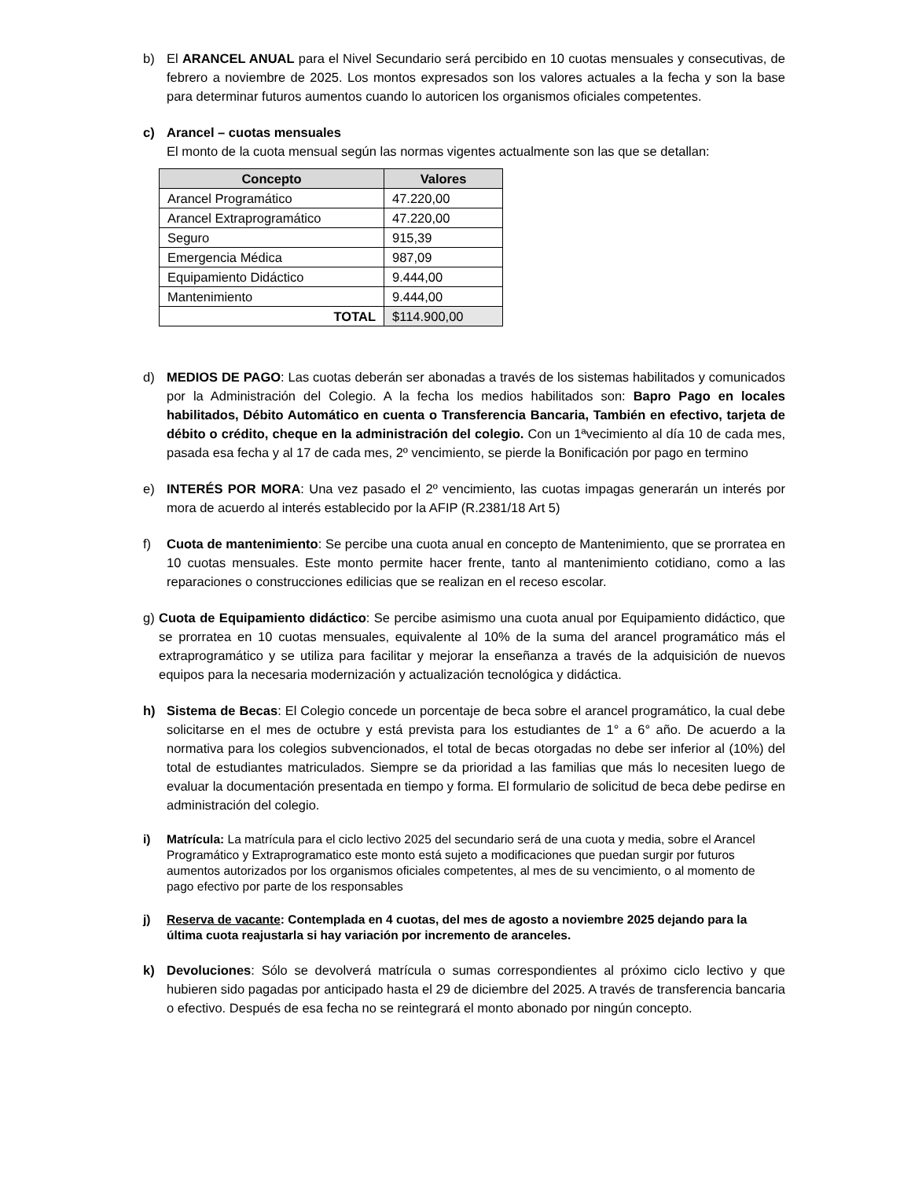b) El ARANCEL ANUAL para el Nivel Secundario será percibido en 10 cuotas mensuales y consecutivas, de febrero a noviembre de 2025. Los montos expresados son los valores actuales a la fecha y son la base para determinar futuros aumentos cuando lo autoricen los organismos oficiales competentes.
c) Arancel – cuotas mensuales
El monto de la cuota mensual según las normas vigentes actualmente son las que se detallan:
| Concepto | Valores |
| --- | --- |
| Arancel Programático | 47.220,00 |
| Arancel Extraprogramático | 47.220,00 |
| Seguro | 915,39 |
| Emergencia Médica | 987,09 |
| Equipamiento Didáctico | 9.444,00 |
| Mantenimiento | 9.444,00 |
| TOTAL | $114.900,00 |
d) MEDIOS DE PAGO: Las cuotas deberán ser abonadas a través de los sistemas habilitados y comunicados por la Administración del Colegio. A la fecha los medios habilitados son: Bapro Pago en locales habilitados, Débito Automático en cuenta o Transferencia Bancaria, También en efectivo, tarjeta de débito o crédito, cheque en la administración del colegio. Con un 1ªvecimiento al día 10 de cada mes, pasada esa fecha y al 17 de cada mes, 2º vencimiento, se pierde la Bonificación por pago en termino
e) INTERÉS POR MORA: Una vez pasado el 2º vencimiento, las cuotas impagas generarán un interés por mora de acuerdo al interés establecido por la AFIP (R.2381/18 Art 5)
f) Cuota de mantenimiento: Se percibe una cuota anual en concepto de Mantenimiento, que se prorratea en 10 cuotas mensuales. Este monto permite hacer frente, tanto al mantenimiento cotidiano, como a las reparaciones o construcciones edilicias que se realizan en el receso escolar.
g) Cuota de Equipamiento didáctico: Se percibe asimismo una cuota anual por Equipamiento didáctico, que se prorratea en 10 cuotas mensuales, equivalente al 10% de la suma del arancel programático más el extraprogramático y se utiliza para facilitar y mejorar la enseñanza a través de la adquisición de nuevos equipos para la necesaria modernización y actualización tecnológica y didáctica.
h) Sistema de Becas: El Colegio concede un porcentaje de beca sobre el arancel programático, la cual debe solicitarse en el mes de octubre y está prevista para los estudiantes de 1° a 6° año. De acuerdo a la normativa para los colegios subvencionados, el total de becas otorgadas no debe ser inferior al (10%) del total de estudiantes matriculados. Siempre se da prioridad a las familias que más lo necesiten luego de evaluar la documentación presentada en tiempo y forma. El formulario de solicitud de beca debe pedirse en administración del colegio.
i) Matrícula: La matrícula para el ciclo lectivo 2025 del secundario será de una cuota y media, sobre el Arancel Programático y Extraprogramatico este monto está sujeto a modificaciones que puedan surgir por futuros aumentos autorizados por los organismos oficiales competentes, al mes de su vencimiento, o al momento de pago efectivo por parte de los responsables
j) Reserva de vacante: Contemplada en 4 cuotas, del mes de agosto a noviembre 2025 dejando para la última cuota reajustarla si hay variación por incremento de aranceles.
k) Devoluciones: Sólo se devolverá matrícula o sumas correspondientes al próximo ciclo lectivo y que hubieren sido pagadas por anticipado hasta el 29 de diciembre del 2025. A través de transferencia bancaria o efectivo. Después de esa fecha no se reintegrará el monto abonado por ningún concepto.